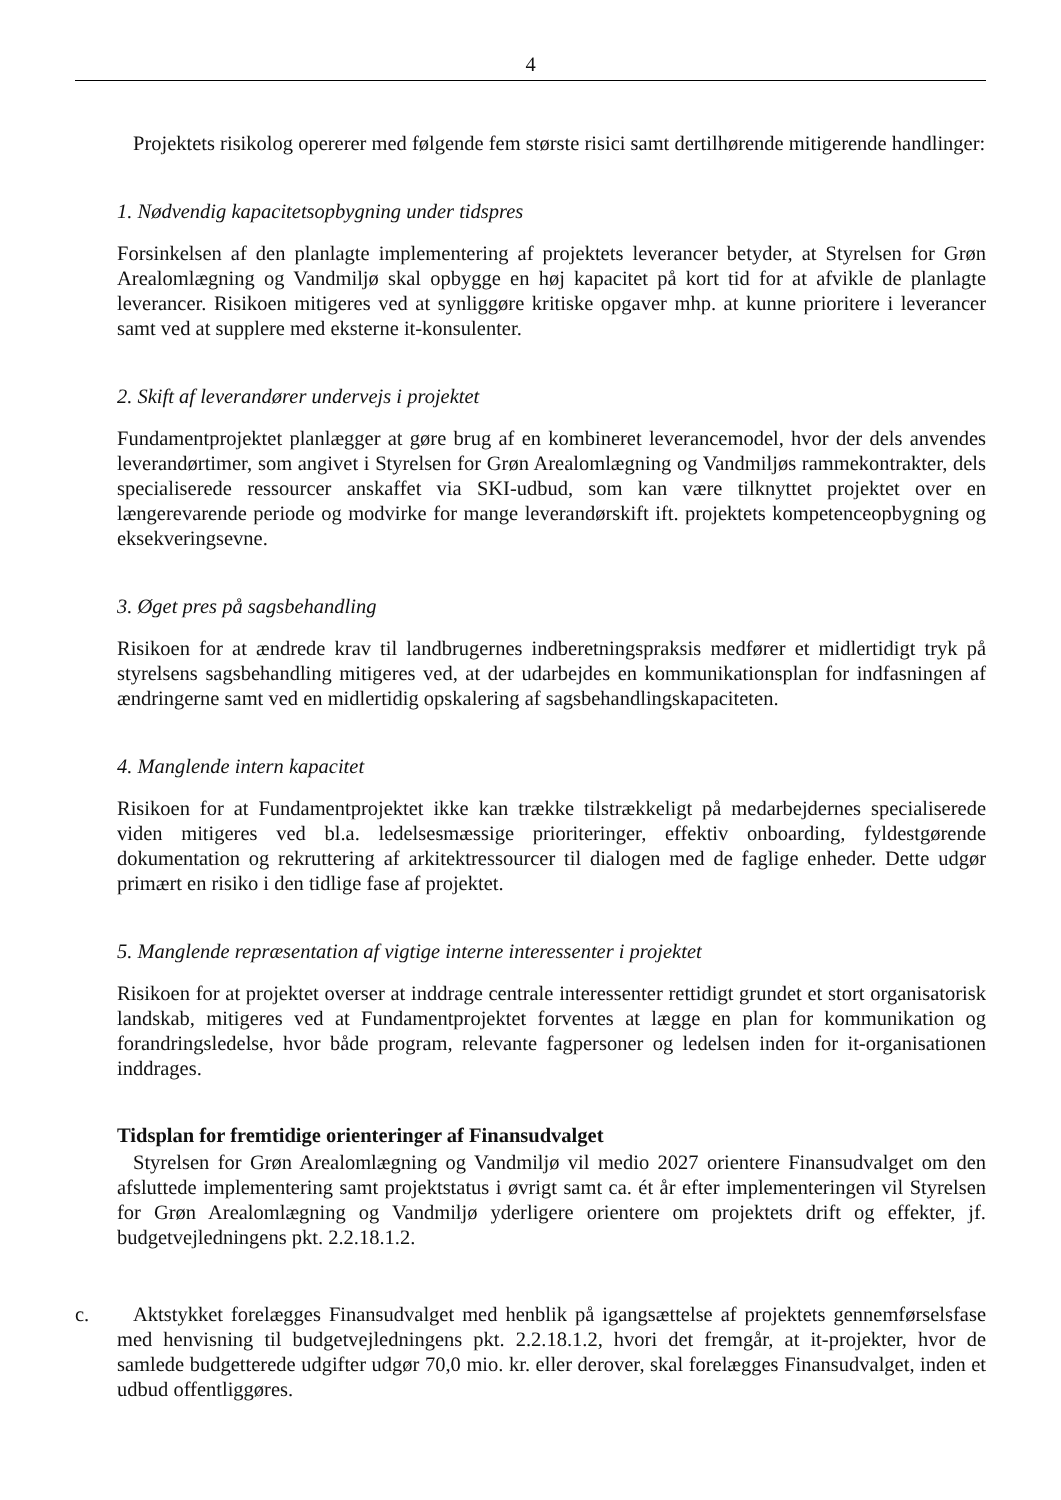4
Projektets risikolog opererer med følgende fem største risici samt dertilhørende mitigerende handlinger:
1. Nødvendig kapacitetsopbygning under tidspres
Forsinkelsen af den planlagte implementering af projektets leverancer betyder, at Styrelsen for Grøn Arealomlægning og Vandmiljø skal opbygge en høj kapacitet på kort tid for at afvikle de planlagte leverancer. Risikoen mitigeres ved at synliggøre kritiske opgaver mhp. at kunne prioritere i leverancer samt ved at supplere med eksterne it-konsulenter.
2. Skift af leverandører undervejs i projektet
Fundamentprojektet planlægger at gøre brug af en kombineret leverancemodel, hvor der dels anvendes leverandørtimer, som angivet i Styrelsen for Grøn Arealomlægning og Vandmiljøs rammekontrakter, dels specialiserede ressourcer anskaffet via SKI-udbud, som kan være tilknyttet projektet over en længerevarende periode og modvirke for mange leverandørskift ift. projektets kompetenceopbygning og eksekveringsevne.
3. Øget pres på sagsbehandling
Risikoen for at ændrede krav til landbrugernes indberetningspraksis medfører et midlertidigt tryk på styrelsens sagsbehandling mitigeres ved, at der udarbejdes en kommunikationsplan for indfasningen af ændringerne samt ved en midlertidig opskalering af sagsbehandlingskapaciteten.
4. Manglende intern kapacitet
Risikoen for at Fundamentprojektet ikke kan trække tilstrækkeligt på medarbejdernes specialiserede viden mitigeres ved bl.a. ledelsesmæssige prioriteringer, effektiv onboarding, fyldestgørende dokumentation og rekruttering af arkitektressourcer til dialogen med de faglige enheder. Dette udgør primært en risiko i den tidlige fase af projektet.
5. Manglende repræsentation af vigtige interne interessenter i projektet
Risikoen for at projektet overser at inddrage centrale interessenter rettidigt grundet et stort organisatorisk landskab, mitigeres ved at Fundamentprojektet forventes at lægge en plan for kommunikation og forandringsledelse, hvor både program, relevante fagpersoner og ledelsen inden for it-organisationen inddrages.
Tidsplan for fremtidige orienteringer af Finansudvalget
Styrelsen for Grøn Arealomlægning og Vandmiljø vil medio 2027 orientere Finansudvalget om den afsluttede implementering samt projektstatus i øvrigt samt ca. ét år efter implementeringen vil Styrelsen for Grøn Arealomlægning og Vandmiljø yderligere orientere om projektets drift og effekter, jf. budgetvejledningens pkt. 2.2.18.1.2.
c. Aktstykket forelægges Finansudvalget med henblik på igangsættelse af projektets gennemførselsfase med henvisning til budgetvejledningens pkt. 2.2.18.1.2, hvori det fremgår, at it-projekter, hvor de samlede budgetterede udgifter udgør 70,0 mio. kr. eller derover, skal forelægges Finansudvalget, inden et udbud offentliggøres.